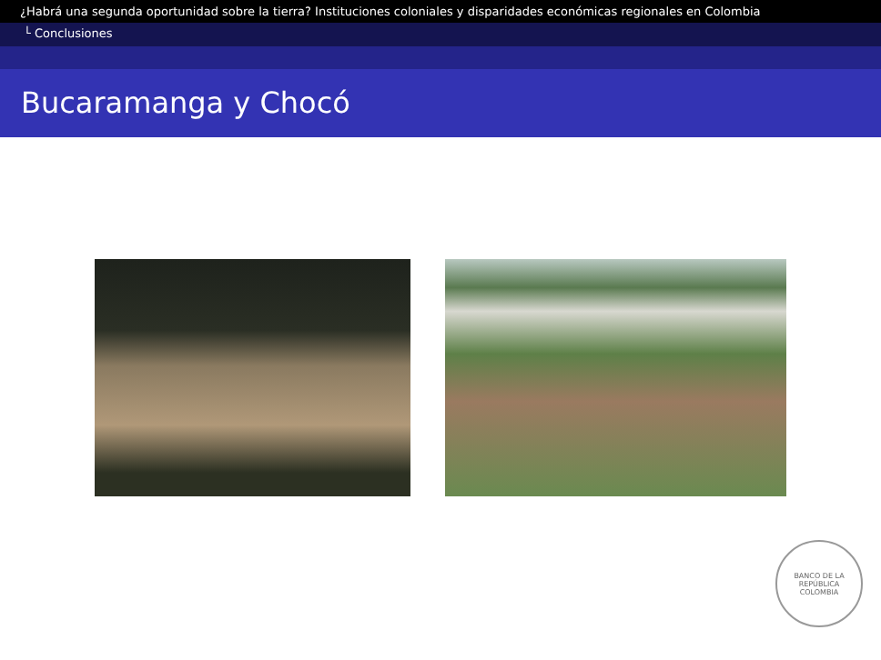¿Habrá una segunda oportunidad sobre la tierra? Instituciones coloniales y disparidades económicas regionales en Colombia
└ Conclusiones
Bucaramanga y Chocó
BANCO DE LA REPÚBLICA
COLOMBIA